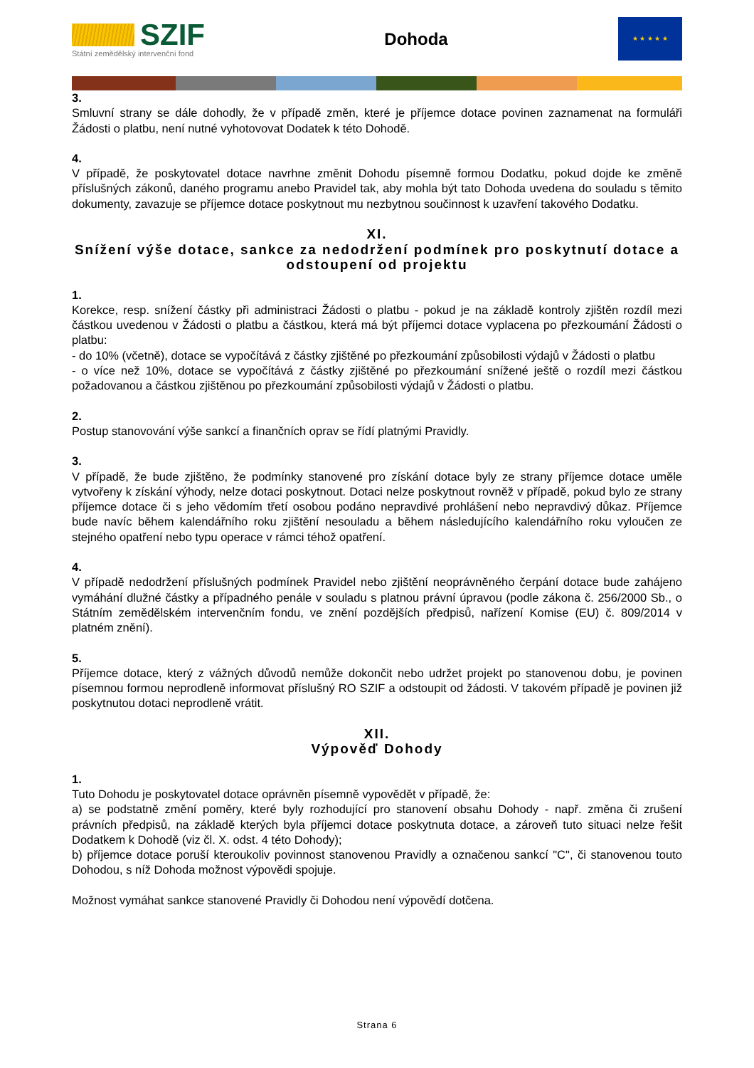SZIF
Státní zemědělský intervenční fond
Dohoda
★ ★ ★ ★ ★
3.
Smluvní strany se dále dohodly, že v případě změn, které je příjemce dotace povinen zaznamenat na formuláři Žádosti o platbu, není nutné vyhotovovat Dodatek k této Dohodě.
4.
V případě, že poskytovatel dotace navrhne změnit Dohodu písemně formou Dodatku, pokud dojde ke změně příslušných zákonů, daného programu anebo Pravidel tak, aby mohla být tato Dohoda uvedena do souladu s těmito dokumenty, zavazuje se příjemce dotace poskytnout mu nezbytnou součinnost k uzavření takového Dodatku.
XI.
Snížení výše dotace, sankce za nedodržení podmínek pro poskytnutí dotace a odstoupení od projektu
1.
Korekce, resp. snížení částky při administraci Žádosti o platbu - pokud je na základě kontroly zjištěn rozdíl mezi částkou uvedenou v Žádosti o platbu a částkou, která má být příjemci dotace vyplacena po přezkoumání Žádosti o platbu:
- do 10% (včetně), dotace se vypočítává z částky zjištěné po přezkoumání způsobilosti výdajů v Žádosti o platbu
- o více než 10%, dotace se vypočítává z částky zjištěné po přezkoumání snížené ještě o rozdíl mezi částkou požadovanou a částkou zjištěnou po přezkoumání způsobilosti výdajů v Žádosti o platbu.
2.
Postup stanovování výše sankcí a finančních oprav se řídí platnými Pravidly.
3.
V případě, že bude zjištěno, že podmínky stanovené pro získání dotace byly ze strany příjemce dotace uměle vytvořeny k získání výhody, nelze dotaci poskytnout. Dotaci nelze poskytnout rovněž v případě, pokud bylo ze strany příjemce dotace či s jeho vědomím třetí osobou podáno nepravdivé prohlášení nebo nepravdivý důkaz. Příjemce bude navíc během kalendářního roku zjištění nesouladu a během následujícího kalendářního roku vyloučen ze stejného opatření nebo typu operace v rámci téhož opatření.
4.
V případě nedodržení příslušných podmínek Pravidel nebo zjištění neoprávněného čerpání dotace bude zahájeno vymáhání dlužné částky a případného penále v souladu s platnou právní úpravou (podle zákona č. 256/2000 Sb., o Státním zemědělském intervenčním fondu, ve znění pozdějších předpisů, nařízení Komise (EU) č. 809/2014 v platném znění).
5.
Příjemce dotace, který z vážných důvodů nemůže dokončit nebo udržet projekt po stanovenou dobu, je povinen písemnou formou neprodleně informovat příslušný RO SZIF a odstoupit od žádosti. V takovém případě je povinen již poskytnutou dotaci neprodleně vrátit.
XII.
Výpověď Dohody
1.
Tuto Dohodu je poskytovatel dotace oprávněn písemně vypovědět v případě, že:
a) se podstatně změní poměry, které byly rozhodující pro stanovení obsahu Dohody - např. změna či zrušení právních předpisů, na základě kterých byla příjemci dotace poskytnuta dotace, a zároveň tuto situaci nelze řešit Dodatkem k Dohodě (viz čl. X. odst. 4 této Dohody);
b) příjemce dotace poruší kteroukoliv povinnost stanovenou Pravidly a označenou sankcí "C", či stanovenou touto Dohodou, s níž Dohoda možnost výpovědi spojuje.
Možnost vymáhat sankce stanovené Pravidly či Dohodou není výpovědí dotčena.
Strana 6